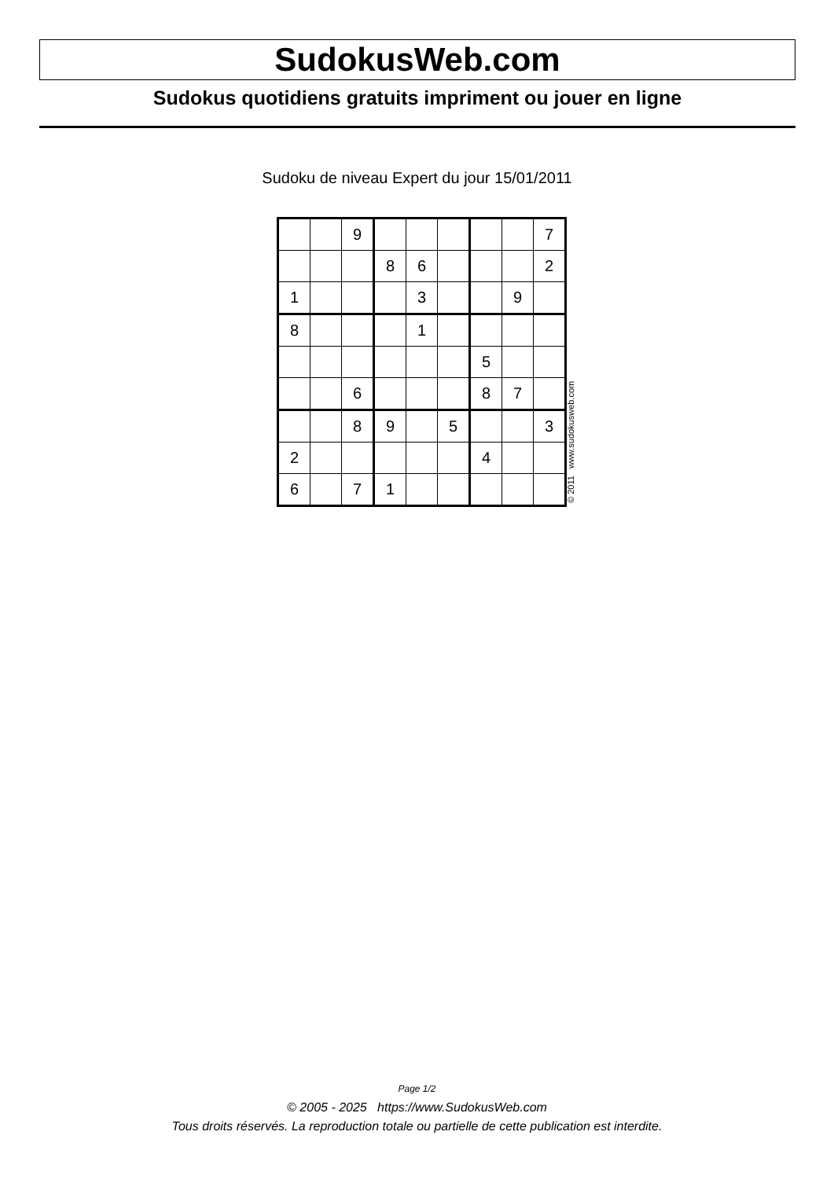SudokusWeb.com
Sudokus quotidiens gratuits impriment ou jouer en ligne
Sudoku de niveau Expert du jour 15/01/2011
| | | 9 | | | | | | 7 |
| | | | 8 | 6 | | | | 2 |
| 1 | | | | 3 | | | 9 | |
| 8 | | | | 1 | | | | |
| | | | | | | 5 | | |
| | | 6 | | | | 8 | 7 | |
| | | 8 | 9 | | 5 | | | 3 |
| 2 | | | | | | 4 | | |
| 6 | | 7 | 1 | | | | | |
© 2011 www.sudokusweb.com
Page 1/2
© 2005 - 2025 https://www.SudokusWeb.com
Tous droits réservés. La reproduction totale ou partielle de cette publication est interdite.